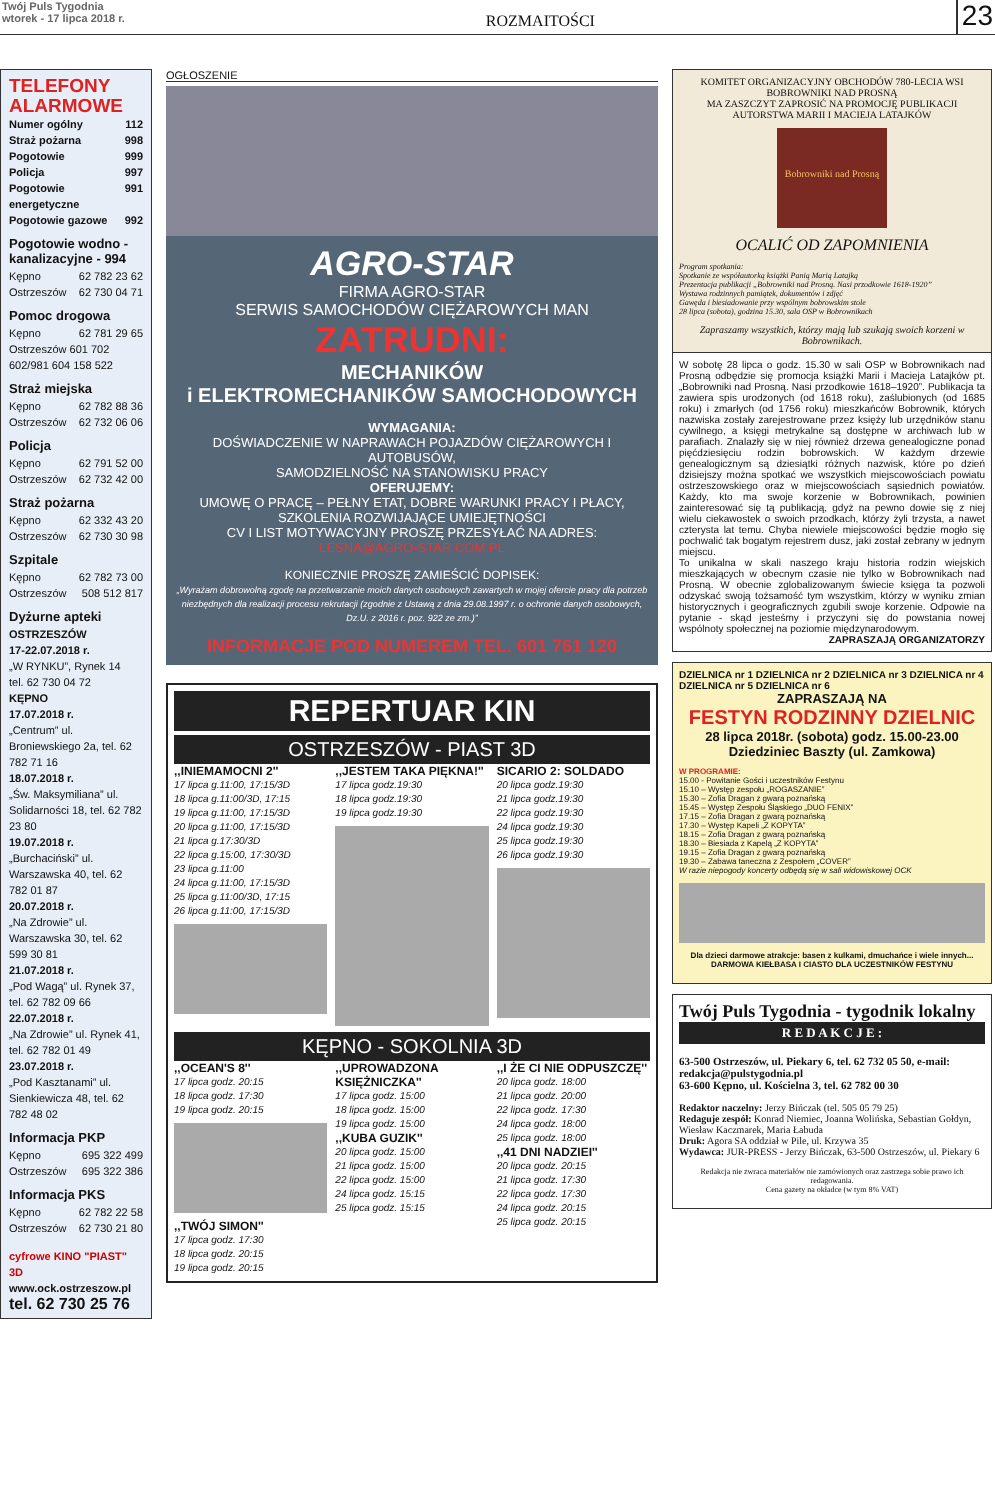Twój Puls Tygodnia
wtorek - 17 lipca 2018 r.
ROZMAITOŚCI
23
TELEFONY ALARMOWE
Numer ogólny 112
Straż pożarna 998
Pogotowie 999
Policja 997
Pogotowie energetyczne 991
Pogotowie gazowe 992
Pogotowie wodno - kanalizacyjne - 994
Kępno 62 782 23 62
Ostrzeszów 62 730 04 71
Pomoc drogowa
Kępno 62 781 29 65
Ostrzeszów 601 702 602/981 604 158 522
Straż miejska
Kępno 62 782 88 36
Ostrzeszów 62 732 06 06
Policja
Kępno 62 791 52 00
Ostrzeszów 62 732 42 00
Straż pożarna
Kępno 62 332 43 20
Ostrzeszów 62 730 30 98
Szpitale
Kępno 62 782 73 00
Ostrzeszów 508 512 817
Dyżurne apteki
OSTRZESZÓW
17-22.07.2018 r.
„W RYNKU”, Rynek 14
tel. 62 730 04 72
KĘPNO
17.07.2018 r.
„Centrum” ul. Broniewskiego 2a, tel. 62 782 71 16
18.07.2018 r.
„Św. Maksymiliana” ul. Solidarności 18, tel. 62 782 23 80
19.07.2018 r.
„Burchaciński” ul. Warszawska 40, tel. 62 782 01 87
20.07.2018 r.
„Na Zdrowie” ul. Warszawska 30, tel. 62 599 30 81
21.07.2018 r.
„Pod Wagą” ul. Rynek 37, tel. 62 782 09 66
22.07.2018 r.
„Na Zdrowie” ul. Rynek 41, tel. 62 782 01 49
23.07.2018 r.
„Pod Kasztanami” ul. Sienkiewicza 48, tel. 62 782 48 02
Informacja PKP
Kępno 695 322 499
Ostrzeszów 695 322 386
Informacja PKS
Kępno 62 782 22 58
Ostrzeszów 62 730 21 80
cyfrowe KINO "PIAST" 3D
www.ock.ostrzeszow.pl
tel. 62 730 25 76
OGŁOSZENIE
AGRO-STAR
FIRMA AGRO-STAR
SERWIS SAMOCHODÓW CIĘŻAROWYCH MAN
ZATRUDNI:
MECHANIKÓW
i ELEKTROMECHANIKÓW SAMOCHODOWYCH
WYMAGANIA:
DOŚWIADCZENIE W NAPRAWACH POJAZDÓW CIĘŻAROWYCH I AUTOBUSÓW,
SAMODZIELNOŚĆ NA STANOWISKU PRACY
OFERUJEMY:
UMOWĘ O PRACĘ – PEŁNY ETAT, DOBRE WARUNKI PRACY I PŁACY,
SZKOLENIA ROZWIJAJĄCE UMIEJĘTNOŚCI
CV I LIST MOTYWACYJNY PROSZĘ PRZESYŁAĆ NA ADRES:
LESNA@AGRO-STAR.COM.PL
KONIECZNIE PROSZĘ ZAMIEŚCIĆ DOPISEK:
„Wyrażam dobrowolną zgodę na przetwarzanie moich danych osobowych zawartych w mojej ofercie pracy dla potrzeb niezbędnych dla realizacji procesu rekrutacji (zgodnie z Ustawą z dnia 29.08.1997 r. o ochronie danych osobowych, Dz.U. z 2016 r. poz. 922 ze zm.)”
INFORMACJE POD NUMEREM TEL. 601 761 120
REPERTUAR KIN
OSTRZESZÓW - PIAST 3D
,,INIEMAMOCNI 2''
17 lipca g.11:00, 17:15/3D
18 lipca g.11:00/3D, 17:15
19 lipca g.11:00, 17:15/3D
20 lipca g.11:00, 17:15/3D
21 lipca g.17:30/3D
22 lipca g.15:00, 17:30/3D
23 lipca g.11:00
24 lipca g.11:00, 17:15/3D
25 lipca g.11:00/3D, 17:15
26 lipca g.11:00, 17:15/3D
,,JESTEM TAKA PIĘKNA!''
17 lipca godz.19:30
18 lipca godz.19:30
19 lipca godz.19:30
SICARIO 2: SOLDADO
20 lipca godz.19:30
21 lipca godz.19:30
22 lipca godz.19:30
24 lipca godz.19:30
25 lipca godz.19:30
26 lipca godz.19:30
KĘPNO - SOKOLNIA 3D
,,OCEAN'S 8''
17 lipca godz. 20:15
18 lipca godz. 17:30
19 lipca godz. 20:15
,,TWÓJ SIMON''
17 lipca godz. 17:30
18 lipca godz. 20:15
19 lipca godz. 20:15
,,UPROWADZONA KSIĘŻNICZKA''
17 lipca godz. 15:00
18 lipca godz. 15:00
19 lipca godz. 15:00,,KUBA GUZIK''
20 lipca godz. 15:00
21 lipca godz. 15:00
22 lipca godz. 15:00
24 lipca godz. 15:15
25 lipca godz. 15:15
,,I ŻE CI NIE ODPUSZCZĘ''
20 lipca godz. 18:00
21 lipca godz. 20:00
22 lipca godz. 17:30
24 lipca godz. 18:00
25 lipca godz. 18:00,,41 DNI NADZIEI''
20 lipca godz. 20:15
21 lipca godz. 17:30
22 lipca godz. 17:30
24 lipca godz. 20:15
25 lipca godz. 20:15
KOMITET ORGANIZACYJNY OBCHODÓW 780-LECIA WSI BOBROWNIKI NAD PROSNĄ
MA ZASZCZYT ZAPROSIĆ NA PROMOCJĘ PUBLIKACJI AUTORSTWA MARII I MACIEJA LATAJKÓW
Bobrowniki nad Prosną
OCALIĆ OD ZAPOMNIENIA
Program spotkania:
Spotkanie ze współautorką książki Panią Marią Latajką
Prezentacja publikacji „Bobrowniki nad Prosną. Nasi przodkowie 1618-1920”
Wystawa rodzinnych pamiątek, dokumentów i zdjęć
Gawęda i biesiadowanie przy wspólnym bobrowskim stole
28 lipca (sobota), godzina 15.30, sala OSP w Bobrownikach
Zapraszamy wszystkich, którzy mają lub szukają swoich korzeni w Bobrownikach.
W sobotę 28 lipca o godz. 15.30 w sali OSP w Bobrownikach nad Prosną odbędzie się promocja książki Marii i Macieja Latajków pt. „Bobrowniki nad Prosną. Nasi przodkowie 1618–1920”. Publikacja ta zawiera spis urodzonych (od 1618 roku), zaślubionych (od 1685 roku) i zmarłych (od 1756 roku) mieszkańców Bobrownik, których nazwiska zostały zarejestrowane przez księży lub urzędników stanu cywilnego, a księgi metrykalne są dostępne w archiwach lub w parafiach. Znalazły się w niej również drzewa genealogiczne ponad pięćdziesięciu rodzin bobrowskich. W każdym drzewie genealogicznym są dziesiątki różnych nazwisk, które po dzień dzisiejszy można spotkać we wszystkich miejscowościach powiatu ostrzeszowskiego oraz w miejscowościach sąsiednich powiatów. Każdy, kto ma swoje korzenie w Bobrownikach, powinien zainteresować się tą publikacją, gdyż na pewno dowie się z niej wielu ciekawostek o swoich przodkach, którzy żyli trzysta, a nawet czterysta lat temu. Chyba niewiele miejscowości będzie mogło się pochwalić tak bogatym rejestrem dusz, jaki został zebrany w jednym miejscu.
To unikalna w skali naszego kraju historia rodzin wiejskich mieszkających w obecnym czasie nie tylko w Bobrownikach nad Prosną. W obecnie zglobalizowanym świecie księga ta pozwoli odzyskać swoją tożsamość tym wszystkim, którzy w wyniku zmian historycznych i geograficznych zgubili swoje korzenie. Odpowie na pytanie - skąd jesteśmy i przyczyni się do powstania nowej wspólnoty społecznej na poziomie międzynarodowym.
ZAPRASZAJĄ ORGANIZATORZY
DZIELNICA nr 1 DZIELNICA nr 2 DZIELNICA nr 3 DZIELNICA nr 4 DZIELNICA nr 5 DZIELNICA nr 6
ZAPRASZAJĄ NA
FESTYN RODZINNY DZIELNIC
28 lipca 2018r. (sobota) godz. 15.00-23.00
Dziedziniec Baszty (ul. Zamkowa)
W PROGRAMIE:
15.00 - Powitanie Gości i uczestników Festynu
15.10 – Występ zespołu „ROGASZANIE”
15.30 – Zofia Dragan z gwarą poznańską
15.45 – Występ Zespołu Śląskiego „DUO FENIX”
17.15 – Zofia Dragan z gwarą poznańską
17.30 – Występ Kapeli „Z KOPYTA”
18.15 – Zofia Dragan z gwarą poznańską
18.30 – Biesiada z Kapelą „Z KOPYTA”
19.15 – Zofia Dragan z gwarą poznańską
19.30 – Zabawa taneczna z Zespołem „COVER”
W razie niepogody koncerty odbędą się w sali widowiskowej OCK
Dla dzieci darmowe atrakcje: basen z kulkami, dmuchańce i wiele innych...
DARMOWA KIEŁBASA I CIASTO DLA UCZESTNIKÓW FESTYNU
Twój Puls Tygodnia - tygodnik lokalny
R E D A K C J E :
63-500 Ostrzeszów, ul. Piekary 6, tel. 62 732 05 50, e-mail: redakcja@pulstygodnia.pl
63-600 Kępno, ul. Kościelna 3, tel. 62 782 00 30
Redaktor naczelny: Jerzy Bińczak (tel. 505 05 79 25)
Redaguje zespół: Konrad Niemiec, Joanna Wolińska, Sebastian Gołdyn, Wiesław Kaczmarek, Maria Łabuda
Druk: Agora SA oddział w Pile, ul. Krzywa 35
Wydawca: JUR-PRESS - Jerzy Bińczak, 63-500 Ostrzeszów, ul. Piekary 6
Redakcja nie zwraca materiałów nie zamówionych oraz zastrzega sobie prawo ich redagowania.
Cena gazety na okładce (w tym 8% VAT)